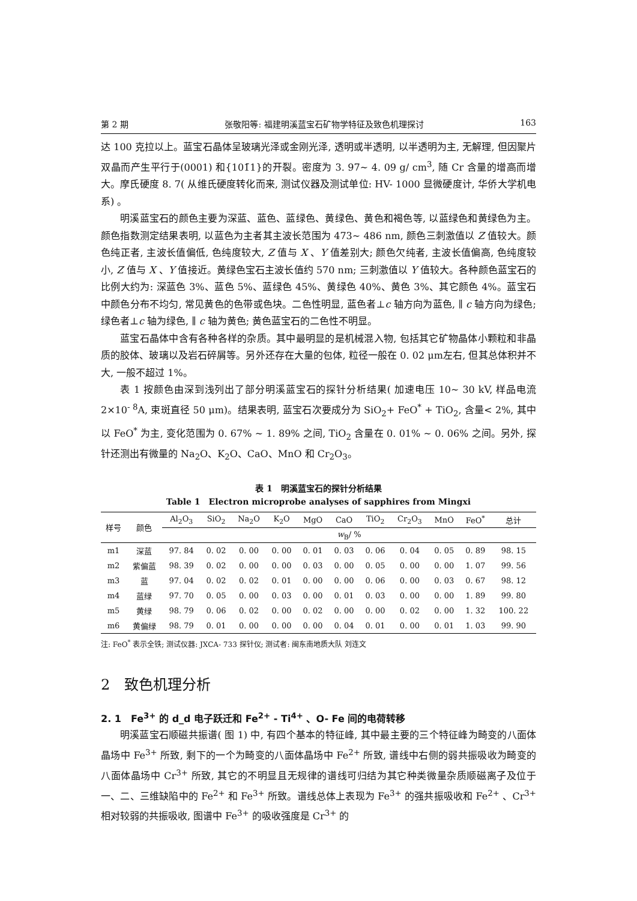第 2 期 张敬阳等: 福建明溪蓝宝石矿物学特征及致色机理探讨 163
达 100 克拉以上。蓝宝石晶体呈玻璃光泽或金刚光泽, 透明或半透明, 以半透明为主, 无解理, 但因聚片双晶而产生平行于(0001) 和{101̄1}的开裂。密度为 3. 97~ 4. 09 g/ cm<sup>3</sup>, 随 Cr 含量的增高而增大。摩氏硬度 8. 7( 从维氏硬度转化而来, 测试仪器及测试单位: HV- 1000 显微硬度计, 华侨大学机电系) 。
明溪蓝宝石的颜色主要为深蓝、蓝色、蓝绿色、黄绿色、黄色和褐色等, 以蓝绿色和黄绿色为主。颜色指数测定结果表明, 以蓝色为主者其主波长范围为 473~ 486 nm, 颜色三刺激值以 Z 值较大。颜色纯正者, 主波长值偏低, 色纯度较大, Z 值与 X 、Y 值差别大; 颜色欠纯者, 主波长值偏高, 色纯度较小, Z 值与 X 、Y 值接近。黄绿色宝石主波长值约 570 nm; 三刺激值以 Y 值较大。各种颜色蓝宝石的比例大约为: 深蓝色 3%、蓝色 5%、蓝绿色 45%、黄绿色 40%、黄色 3%、其它颜色 4%。蓝宝石中颜色分布不均匀, 常见黄色的色带或色块。二色性明显, 蓝色者⊥c 轴方向为蓝色, ∥ c 轴方向为绿色; 绿色者⊥c 轴为绿色, ∥ c 轴为黄色; 黄色蓝宝石的二色性不明显。
蓝宝石晶体中含有各种各样的杂质。其中最明显的是机械混入物, 包括其它矿物晶体小颗粒和非晶质的胶体、玻璃以及岩石碎屑等。另外还存在大量的包体, 粒径一般在 0. 02 μm左右, 但其总体积并不大, 一般不超过 1%。
表 1 按颜色由深到浅列出了部分明溪蓝宝石的探针分析结果( 加速电压 10~ 30 kV, 样品电流 2×10<sup>- 8</sup>A, 束斑直径 50 μm)。结果表明, 蓝宝石次要成分为 SiO<sub>2</sub>+ FeO<sup>*</sup> + TiO<sub>2</sub>, 含量< 2%, 其中以 FeO<sup>*</sup> 为主, 变化范围为 0. 67% ~ 1. 89% 之间, TiO<sub>2</sub> 含量在 0. 01% ~ 0. 06% 之间。另外, 探针还测出有微量的 Na<sub>2</sub>O、K<sub>2</sub>O、CaO、MnO 和 Cr<sub>2</sub>O<sub>3</sub>。
表 1　明溪蓝宝石的探针分析结果
Table 1　Electron microprobe analyses of sapphires from Mingxi
| 样号 | 颜色 | Al<sub>2</sub>O<sub>3</sub> | SiO<sub>2</sub> | Na<sub>2</sub>O | K<sub>2</sub>O | MgO | CaO | TiO<sub>2</sub> | Cr<sub>2</sub>O<sub>3</sub> | MnO | FeO<sup>*</sup> | 总计 |
| --- | --- | --- | --- | --- | --- | --- | --- | --- | --- | --- | --- | --- |
| | | w<sub>B</sub>/ % | | | | | | | | | | |
| m1 | 深蓝 | 97. 84 | 0. 02 | 0. 00 | 0. 00 | 0. 01 | 0. 03 | 0. 06 | 0. 04 | 0. 05 | 0. 89 | 98. 15 |
| m2 | 紫偏蓝 | 98. 39 | 0. 02 | 0. 00 | 0. 00 | 0. 03 | 0. 00 | 0. 05 | 0. 00 | 0. 00 | 1. 07 | 99. 56 |
| m3 | 蓝 | 97. 04 | 0. 02 | 0. 02 | 0. 01 | 0. 00 | 0. 00 | 0. 06 | 0. 00 | 0. 03 | 0. 67 | 98. 12 |
| m4 | 蓝绿 | 97. 70 | 0. 05 | 0. 00 | 0. 03 | 0. 00 | 0. 01 | 0. 03 | 0. 00 | 0. 00 | 1. 89 | 99. 80 |
| m5 | 黄绿 | 98. 79 | 0. 06 | 0. 02 | 0. 00 | 0. 02 | 0. 00 | 0. 00 | 0. 02 | 0. 00 | 1. 32 | 100. 22 |
| m6 | 黄偏绿 | 98. 79 | 0. 01 | 0. 00 | 0. 00 | 0. 00 | 0. 04 | 0. 01 | 0. 00 | 0. 01 | 1. 03 | 99. 90 |
注: FeO<sup>*</sup> 表示全铁; 测试仪器: JXCA- 733 探针仪; 测试者: 闽东南地质大队 刘连文
2　致色机理分析
2. 1　Fe<sup>3+</sup> 的 d_d 电子跃迁和 Fe<sup>2+</sup> - Ti<sup>4+</sup> 、O- Fe 间的电荷转移
明溪蓝宝石顺磁共振谱( 图 1) 中, 有四个基本的特征峰, 其中最主要的三个特征峰为畸变的八面体晶场中 Fe<sup>3+</sup> 所致, 剩下的一个为畸变的八面体晶场中 Fe<sup>2+</sup> 所致, 谱线中右侧的弱共振吸收为畸变的八面体晶场中 Cr<sup>3+</sup> 所致, 其它的不明显且无规律的谱线可归结为其它种类微量杂质顺磁离子及位于一、二、三维缺陷中的 Fe<sup>2+</sup> 和 Fe<sup>3+</sup> 所致。谱线总体上表现为 Fe<sup>3+</sup> 的强共振吸收和 Fe<sup>2+</sup> 、Cr<sup>3+</sup> 相对较弱的共振吸收, 图谱中 Fe<sup>3+</sup> 的吸收强度是 Cr<sup>3+</sup> 的